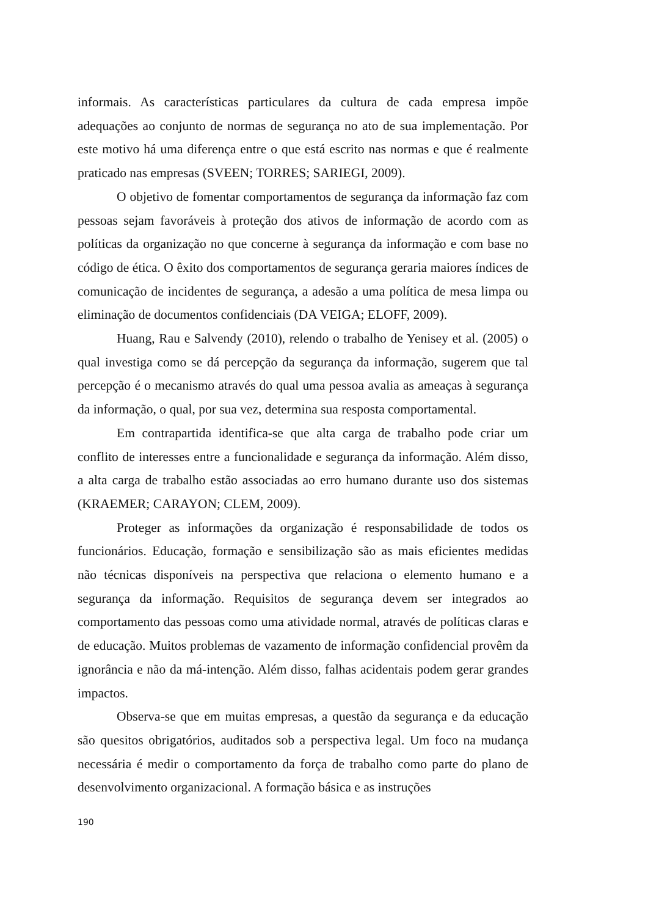informais. As características particulares da cultura de cada empresa impõe adequações ao conjunto de normas de segurança no ato de sua implementação. Por este motivo há uma diferença entre o que está escrito nas normas e que é realmente praticado nas empresas (SVEEN; TORRES; SARIEGI, 2009).
O objetivo de fomentar comportamentos de segurança da informação faz com pessoas sejam favoráveis à proteção dos ativos de informação de acordo com as políticas da organização no que concerne à segurança da informação e com base no código de ética. O êxito dos comportamentos de segurança geraria maiores índices de comunicação de incidentes de segurança, a adesão a uma política de mesa limpa ou eliminação de documentos confidenciais (DA VEIGA; ELOFF, 2009).
Huang, Rau e Salvendy (2010), relendo o trabalho de Yenisey et al. (2005) o qual investiga como se dá percepção da segurança da informação, sugerem que tal percepção é o mecanismo através do qual uma pessoa avalia as ameaças à segurança da informação, o qual, por sua vez, determina sua resposta comportamental.
Em contrapartida identifica-se que alta carga de trabalho pode criar um conflito de interesses entre a funcionalidade e segurança da informação. Além disso, a alta carga de trabalho estão associadas ao erro humano durante uso dos sistemas (KRAEMER; CARAYON; CLEM, 2009).
Proteger as informações da organização é responsabilidade de todos os funcionários. Educação, formação e sensibilização são as mais eficientes medidas não técnicas disponíveis na perspectiva que relaciona o elemento humano e a segurança da informação. Requisitos de segurança devem ser integrados ao comportamento das pessoas como uma atividade normal, através de políticas claras e de educação. Muitos problemas de vazamento de informação confidencial provêm da ignorância e não da má-intenção. Além disso, falhas acidentais podem gerar grandes impactos.
Observa-se que em muitas empresas, a questão da segurança e da educação são quesitos obrigatórios, auditados sob a perspectiva legal. Um foco na mudança necessária é medir o comportamento da força de trabalho como parte do plano de desenvolvimento organizacional. A formação básica e as instruções
190